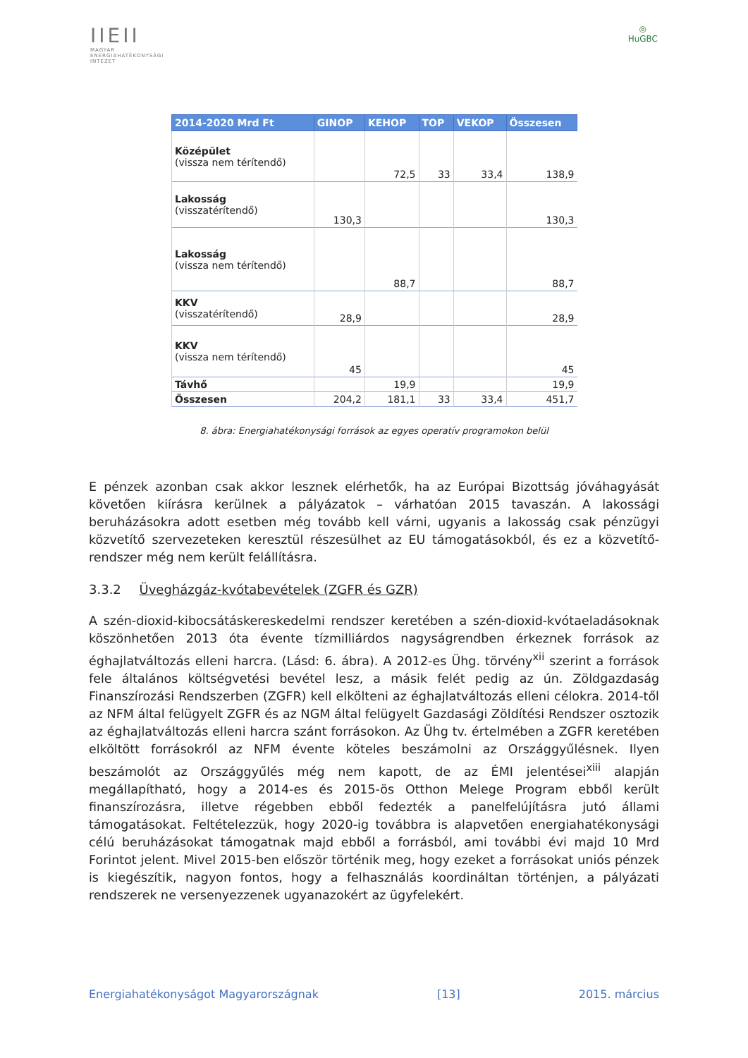ⅠⅠEⅠⅠ
MAGYAR
ENERGIAHATÉKONYSÁGI
INTÉZET
◎
HuGBC
| 2014-2020 Mrd Ft | GINOP | KEHOP | TOP | VEKOP | Összesen |
| --- | --- | --- | --- | --- | --- |
| Középület (vissza nem térítendő) | | 72,5 | 33 | 33,4 | 138,9 |
| Lakosság (visszatérítendő) | 130,3 | | | | 130,3 |
| Lakosság (vissza nem térítendő) | | 88,7 | | | 88,7 |
| KKV (visszatérítendő) | 28,9 | | | | 28,9 |
| KKV (vissza nem térítendő) | 45 | | | | 45 |
| Távhő | | 19,9 | | | 19,9 |
| Összesen | 204,2 | 181,1 | 33 | 33,4 | 451,7 |
8. ábra: Energiahatékonysági források az egyes operatív programokon belül
E pénzek azonban csak akkor lesznek elérhetők, ha az Európai Bizottság jóváhagyását követően kiírásra kerülnek a pályázatok – várhatóan 2015 tavaszán. A lakossági beruházásokra adott esetben még tovább kell várni, ugyanis a lakosság csak pénzügyi közvetítő szervezeteken keresztül részesülhet az EU támogatásokból, és ez a közvetítő-rendszer még nem került felállításra.
3.3.2 Üvegházgáz-kvótabevételek (ZGFR és GZR)
A szén-dioxid-kibocsátáskereskedelmi rendszer keretében a szén-dioxid-kvótaeladásoknak köszönhetően 2013 óta évente tízmilliárdos nagyságrendben érkeznek források az éghajlatváltozás elleni harcra. (Lásd: 6. ábra). A 2012-es Ühg. törvény<sup>xii</sup> szerint a források fele általános költségvetési bevétel lesz, a másik felét pedig az ún. Zöldgazdaság Finanszírozási Rendszerben (ZGFR) kell elkölteni az éghajlatváltozás elleni célokra. 2014-től az NFM által felügyelt ZGFR és az NGM által felügyelt Gazdasági Zöldítési Rendszer osztozik az éghajlatváltozás elleni harcra szánt forrásokon. Az Ühg tv. értelmében a ZGFR keretében elköltött forrásokról az NFM évente köteles beszámolni az Országgyűlésnek. Ilyen beszámolót az Országgyűlés még nem kapott, de az ÉMI jelentései<sup>xiii</sup> alapján megállapítható, hogy a 2014-es és 2015-ös Otthon Melege Program ebből került finanszírozásra, illetve régebben ebből fedezték a panelfelújításra jutó állami támogatásokat. Feltételezzük, hogy 2020-ig továbbra is alapvetően energiahatékonysági célú beruházásokat támogatnak majd ebből a forrásból, ami további évi majd 10 Mrd Forintot jelent. Mivel 2015-ben először történik meg, hogy ezeket a forrásokat uniós pénzek is kiegészítik, nagyon fontos, hogy a felhasználás koordináltan történjen, a pályázati rendszerek ne versenyezzenek ugyanazokért az ügyfelekért.
Energiahatékonyságot Magyarországnak [13] 2015. március